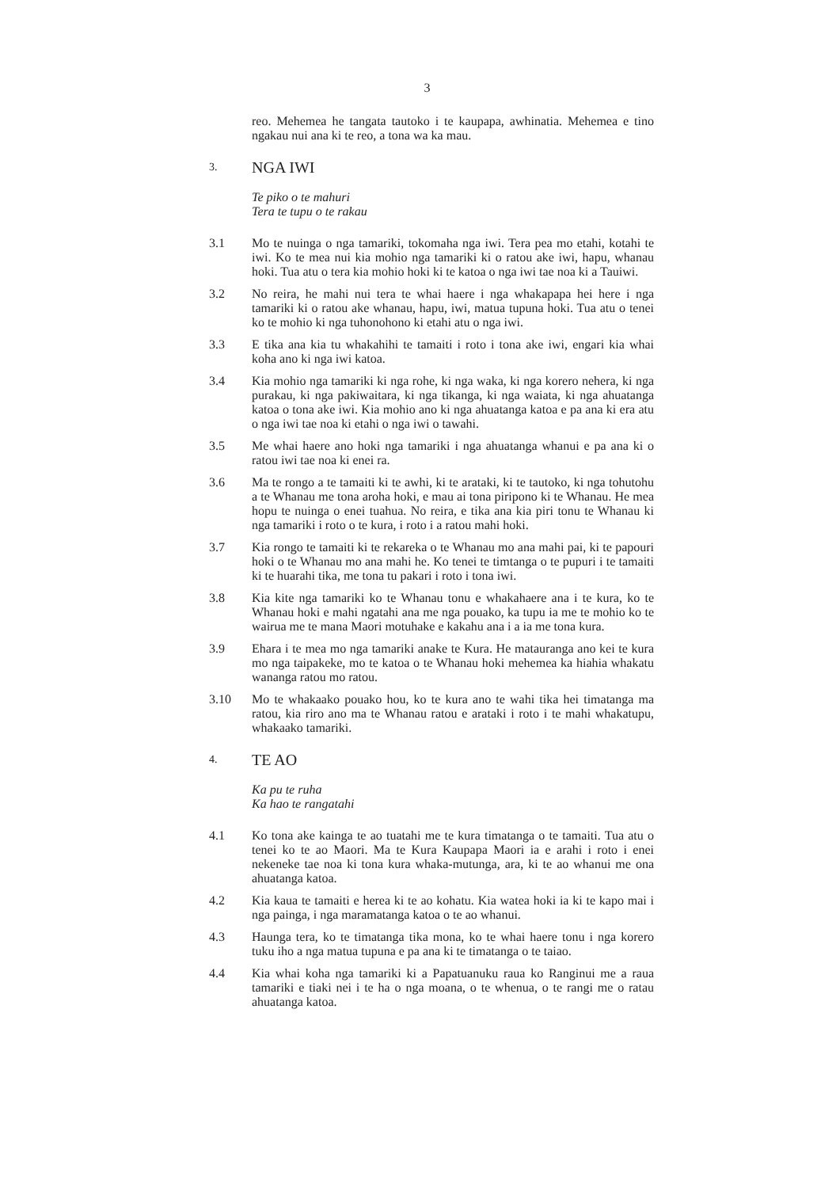3
reo. Mehemea he tangata tautoko i te kaupapa, awhinatia. Mehemea e tino ngakau nui ana ki te reo, a tona wa ka mau.
3.
NGA IWI
Te piko o te mahuri
Tera te tupu o te rakau
3.1 Mo te nuinga o nga tamariki, tokomaha nga iwi. Tera pea mo etahi, kotahi te iwi. Ko te mea nui kia mohio nga tamariki ki o ratou ake iwi, hapu, whanau hoki. Tua atu o tera kia mohio hoki ki te katoa o nga iwi tae noa ki a Tauiwi.
3.2 No reira, he mahi nui tera te whai haere i nga whakapapa hei here i nga tamariki ki o ratou ake whanau, hapu, iwi, matua tupuna hoki. Tua atu o tenei ko te mohio ki nga tuhonohono ki etahi atu o nga iwi.
3.3 E tika ana kia tu whakahihi te tamaiti i roto i tona ake iwi, engari kia whai koha ano ki nga iwi katoa.
3.4 Kia mohio nga tamariki ki nga rohe, ki nga waka, ki nga korero nehera, ki nga purakau, ki nga pakiwaitara, ki nga tikanga, ki nga waiata, ki nga ahuatanga katoa o tona ake iwi. Kia mohio ano ki nga ahuatanga katoa e pa ana ki era atu o nga iwi tae noa ki etahi o nga iwi o tawahi.
3.5 Me whai haere ano hoki nga tamariki i nga ahuatanga whanui e pa ana ki o ratou iwi tae noa ki enei ra.
3.6 Ma te rongo a te tamaiti ki te awhi, ki te arataki, ki te tautoko, ki nga tohutohu a te Whanau me tona aroha hoki, e mau ai tona piripono ki te Whanau. He mea hopu te nuinga o enei tuahua. No reira, e tika ana kia piri tonu te Whanau ki nga tamariki i roto o te kura, i roto i a ratou mahi hoki.
3.7 Kia rongo te tamaiti ki te rekareka o te Whanau mo ana mahi pai, ki te papouri hoki o te Whanau mo ana mahi he. Ko tenei te timtanga o te pupuri i te tamaiti ki te huarahi tika, me tona tu pakari i roto i tona iwi.
3.8 Kia kite nga tamariki ko te Whanau tonu e whakahaere ana i te kura, ko te Whanau hoki e mahi ngatahi ana me nga pouako, ka tupu ia me te mohio ko te wairua me te mana Maori motuhake e kakahu ana i a ia me tona kura.
3.9 Ehara i te mea mo nga tamariki anake te Kura. He matauranga ano kei te kura mo nga taipakeke, mo te katoa o te Whanau hoki mehemea ka hiahia whakatu wananga ratou mo ratou.
3.10 Mo te whakaako pouako hou, ko te kura ano te wahi tika hei timatanga ma ratou, kia riro ano ma te Whanau ratou e arataki i roto i te mahi whakatupu, whakaako tamariki.
4.
TE AO
Ka pu te ruha
Ka hao te rangatahi
4.1 Ko tona ake kainga te ao tuatahi me te kura timatanga o te tamaiti. Tua atu o tenei ko te ao Maori. Ma te Kura Kaupapa Maori ia e arahi i roto i enei nekeneke tae noa ki tona kura whaka-mutunga, ara, ki te ao whanui me ona ahuatanga katoa.
4.2 Kia kaua te tamaiti e herea ki te ao kohatu. Kia watea hoki ia ki te kapo mai i nga painga, i nga maramatanga katoa o te ao whanui.
4.3 Haunga tera, ko te timatanga tika mona, ko te whai haere tonu i nga korero tuku iho a nga matua tupuna e pa ana ki te timatanga o te taiao.
4.4 Kia whai koha nga tamariki ki a Papatuanuku raua ko Ranginui me a raua tamariki e tiaki nei i te ha o nga moana, o te whenua, o te rangi me o ratau ahuatanga katoa.